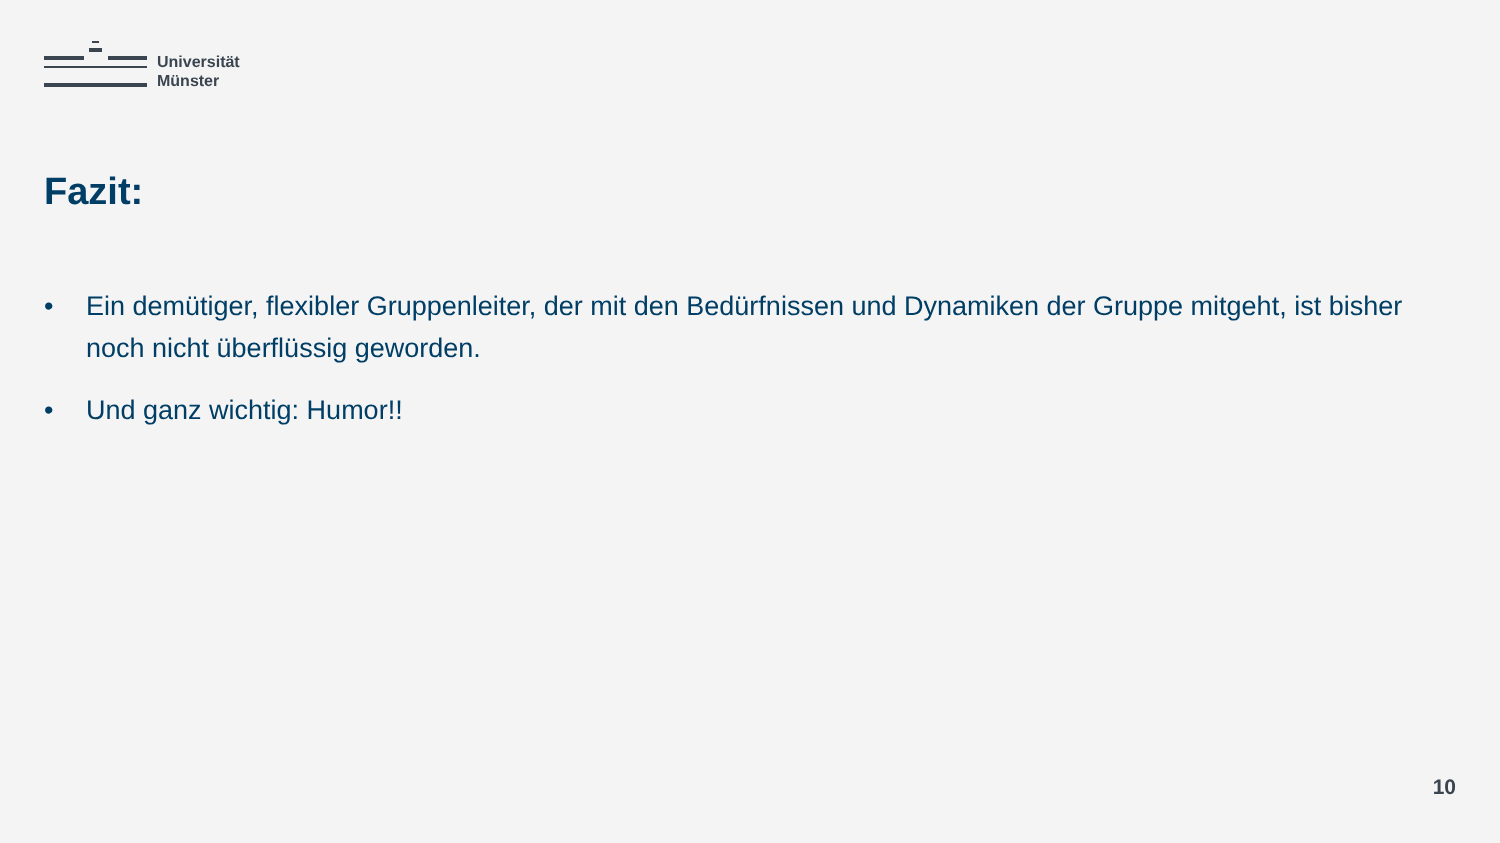Universität
Münster
Fazit:
• Ein demütiger, flexibler Gruppenleiter, der mit den Bedürfnissen und Dynamiken der Gruppe mitgeht, ist bisher noch nicht überflüssig geworden.
• Und ganz wichtig: Humor!!
10